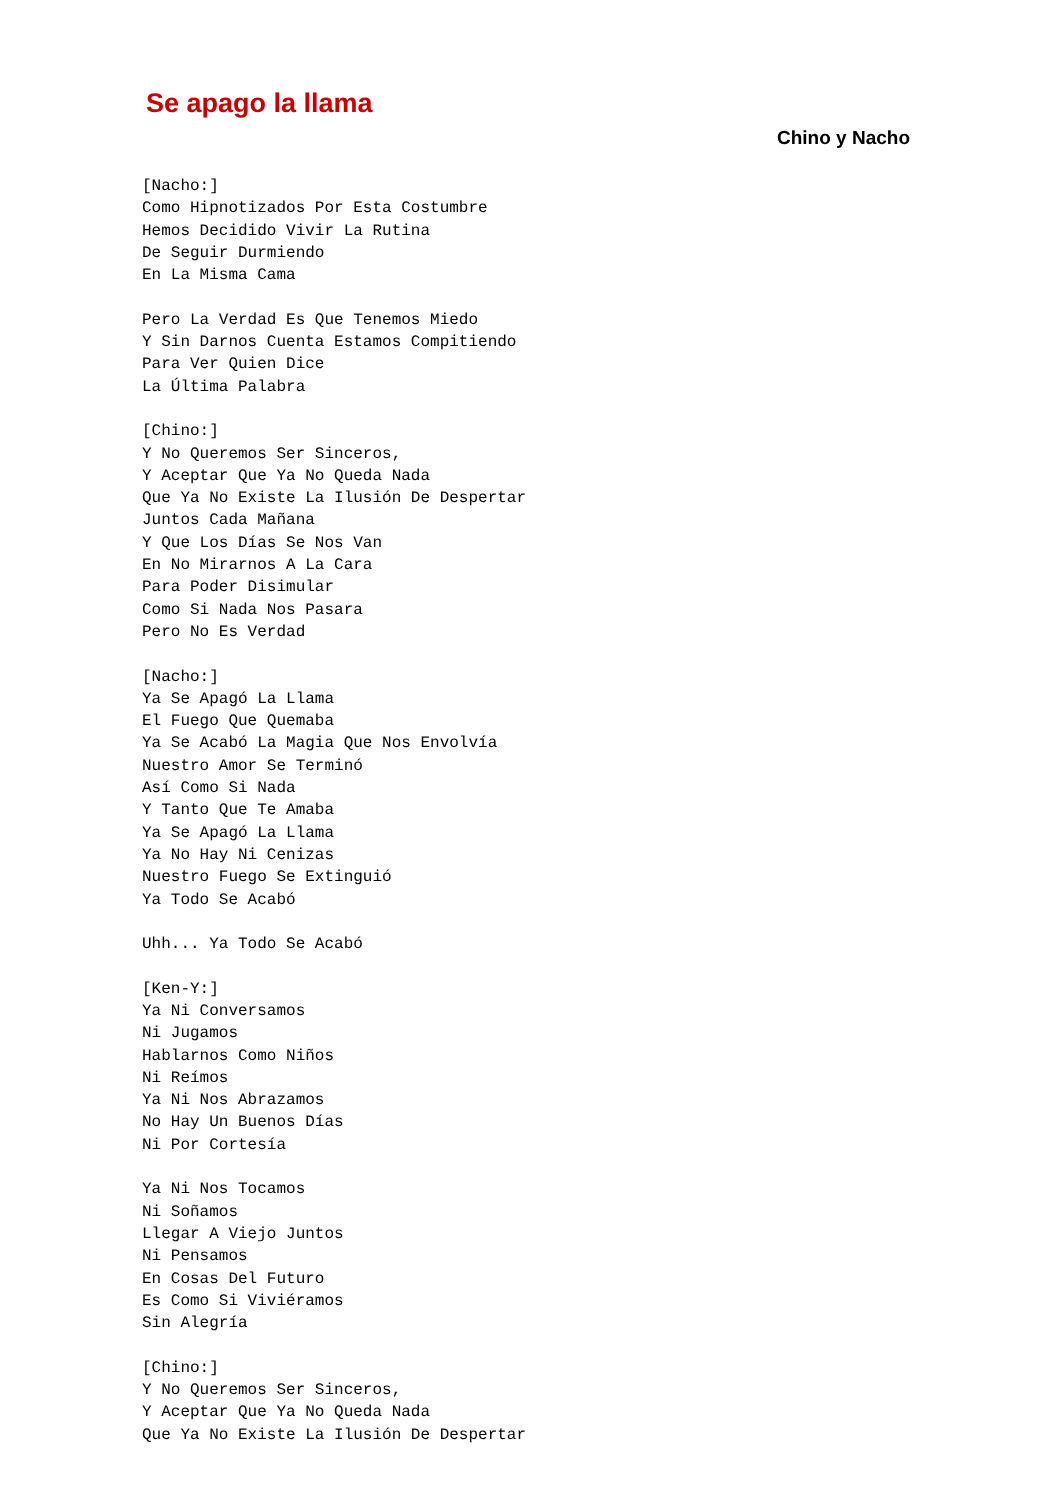Se apago la llama
Chino y Nacho
[Nacho:]
Como Hipnotizados Por Esta Costumbre
Hemos Decidido Vivir La Rutina
De Seguir Durmiendo
En La Misma Cama

Pero La Verdad Es Que Tenemos Miedo
Y Sin Darnos Cuenta Estamos Compitiendo
Para Ver Quien Dice
La Última Palabra

[Chino:]
Y No Queremos Ser Sinceros,
Y Aceptar Que Ya No Queda Nada
Que Ya No Existe La Ilusión De Despertar
Juntos Cada Mañana
Y Que Los Días Se Nos Van
En No Mirarnos A La Cara
Para Poder Disimular
Como Si Nada Nos Pasara
Pero No Es Verdad

[Nacho:]
Ya Se Apagó La Llama
El Fuego Que Quemaba
Ya Se Acabó La Magia Que Nos Envolvía
Nuestro Amor Se Terminó
Así Como Si Nada
Y Tanto Que Te Amaba
Ya Se Apagó La Llama
Ya No Hay Ni Cenizas
Nuestro Fuego Se Extinguió
Ya Todo Se Acabó

Uhh... Ya Todo Se Acabó

[Ken-Y:]
Ya Ni Conversamos
Ni Jugamos
Hablarnos Como Niños
Ni Reímos
Ya Ni Nos Abrazamos
No Hay Un Buenos Días
Ni Por Cortesía

Ya Ni Nos Tocamos
Ni Soñamos
Llegar A Viejo Juntos
Ni Pensamos
En Cosas Del Futuro
Es Como Si Viviéramos
Sin Alegría

[Chino:]
Y No Queremos Ser Sinceros,
Y Aceptar Que Ya No Queda Nada
Que Ya No Existe La Ilusión De Despertar